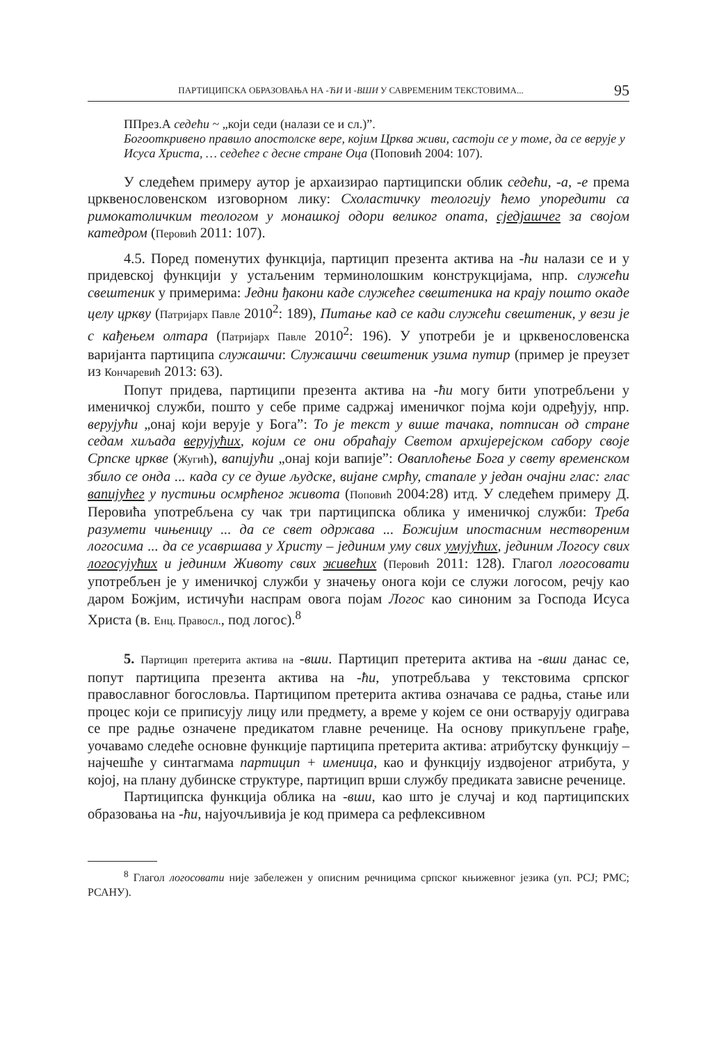ПАРТИЦИПСКА ОБРАЗОВАЊА НА -ЋИ И -ВШИ У САВРЕМЕНИМ ТЕКСТОВИМА... 95
ППрез.А седећи ~ „који седи (налази се и сл.)”.
Богооткривено правило апостолске вере, којим Црква живи, састоји се у томе, да се верује у Исуса Христа, … седећег с десне стране Оца (Поповић 2004: 107).
У следећем примеру аутор је архаизирао партиципски облик седећи, -а, -е према црквенословенском изговорном лику: Схоластичку теологију ћемо упоредити са римокатоличким теологом у монашкој одори великог опата, сједјашчег за својом катедром (Перовић 2011: 107).
4.5. Поред поменутих функција, партицип презента актива на -ћи налази се и у придевској функцији у устаљеним терминолошким конструкцијама, нпр. служећи свештеник у примерима: Једни ђакони каде служећег свештеника на крају пошто окаде целу цркву (Патријарх Павле 2010<sup>2</sup>: 189), Питање кад се кади служећи свештеник, у вези је с кађењем олтара (Патријарх Павле 2010<sup>2</sup>: 196). У употреби је и црквенословенска варијанта партиципа служашчи: Служашчи свештеник узима путир (пример је преузет из Кончаревић 2013: 63).
Попут придева, партиципи презента актива на -ћи могу бити употребљени у именичкој служби, пошто у себе приме садржај именичког појма који одређују, нпр. верујући „онај који верује у Бога”: То је текст у више тачака, потписан од стране седам хиљада верујућих, којим се они обраћају Светом архијерејском сабору своје Српске цркве (Жугић), вапијући „онај који вапије”: Оваплоћење Бога у свету временском збило се онда ... када су се душе људске, вијане смрћу, стапале у један очајни глас: глас вапијућег у пустињи осмрћеног живота (Поповић 2004:28) итд. У следећем примеру Д. Перовића употребљена су чак три партиципска облика у именичкој служби: Треба разумети чињеницу ... да се свет одржава ... Божијим ипостасним нествореним логосима ... да се усавршава у Христу – јединим уму свих умујућих, јединим Логосу свих логосујућих и јединим Животу свих живећих (Перовић 2011: 128). Глагол логосовати употребљен је у именичкој служби у значењу онога који се служи логосом, речју као даром Божјим, истичући наспрам овога појам Логос као синоним за Господа Исуса Христа (в. Енц. Правосл., под логос).<sup>8</sup>
5. Партицип претерита актива на -вши. Партицип претерита актива на -вши данас се, попут партиципа презента актива на -ћи, употребљава у текстовима српског православног богословља. Партиципом претерита актива означава се радња, стање или процес који се приписују лицу или предмету, а време у којем се они остварују одиграва се пре радње означене предикатом главне реченице. На основу прикупљене грађе, уочавамо следеће основне функције партиципа претерита актива: атрибутску функцију – најчешће у синтагмама партицип + именица, као и функцију издвојеног атрибута, у којој, на плану дубинске структуре, партицип врши службу предиката зависне реченице.
Партиципска функција облика на -вши, као што је случај и код партиципских образовања на -ћи, најуочљивија је код примера са рефлексивном
<sup>8</sup> Глагол логосовати није забележен у описним речницима српског књижевног језика (уп. РСЈ; РМС; РСАНУ).